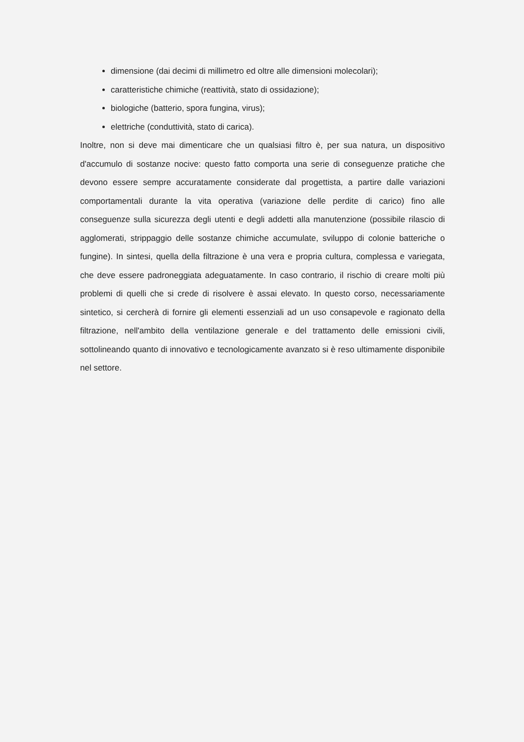dimensione (dai decimi di millimetro ed oltre alle dimensioni molecolari);
caratteristiche chimiche (reattività, stato di ossidazione);
biologiche (batterio, spora fungina, virus);
elettriche (conduttività, stato di carica).
Inoltre, non si deve mai dimenticare che un qualsiasi filtro è, per sua natura, un dispositivo d'accumulo di sostanze nocive: questo fatto comporta una serie di conseguenze pratiche che devono essere sempre accuratamente considerate dal progettista, a partire dalle variazioni comportamentali durante la vita operativa (variazione delle perdite di carico) fino alle conseguenze sulla sicurezza degli utenti e degli addetti alla manutenzione (possibile rilascio di agglomerati, strippaggio delle sostanze chimiche accumulate, sviluppo di colonie batteriche o fungine). In sintesi, quella della filtrazione è una vera e propria cultura, complessa e variegata, che deve essere padroneggiata adeguatamente. In caso contrario, il rischio di creare molti più problemi di quelli che si crede di risolvere è assai elevato. In questo corso, necessariamente sintetico, si cercherà di fornire gli elementi essenziali ad un uso consapevole e ragionato della filtrazione, nell'ambito della ventilazione generale e del trattamento delle emissioni civili, sottolineando quanto di innovativo e tecnologicamente avanzato si è reso ultimamente disponibile nel settore.